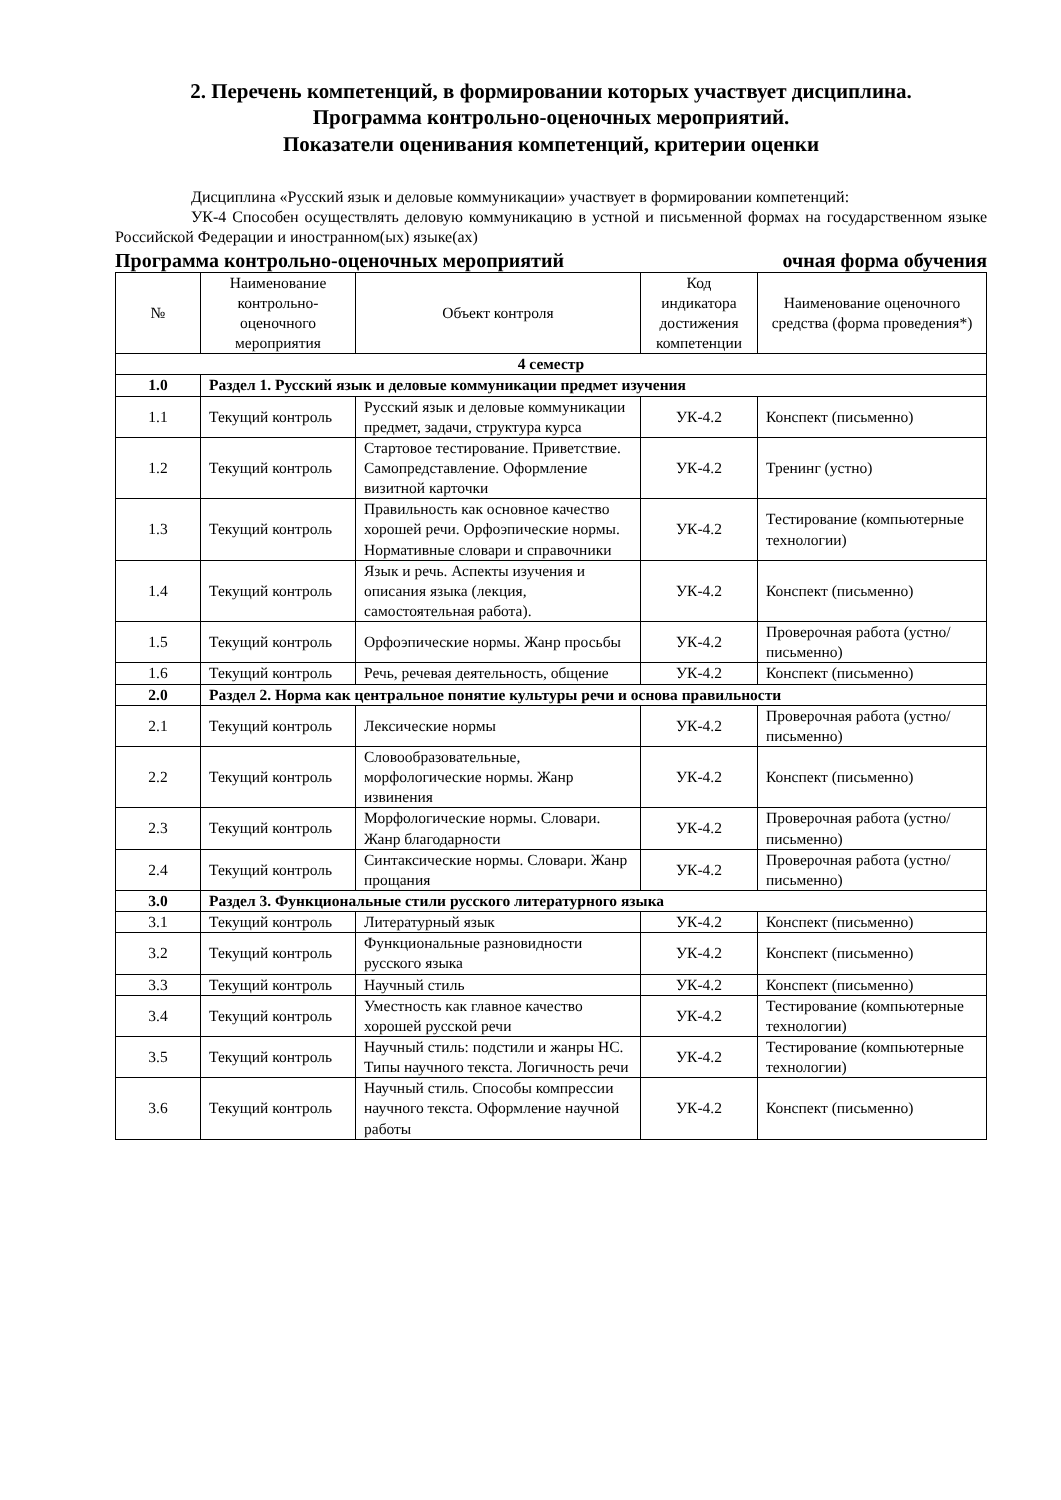2. Перечень компетенций, в формировании которых участвует дисциплина.
Программа контрольно-оценочных мероприятий.
Показатели оценивания компетенций, критерии оценки
Дисциплина «Русский язык и деловые коммуникации» участвует в формировании компетенций:
УК-4 Способен осуществлять деловую коммуникацию в устной и письменной формах на государственном языке Российской Федерации и иностранном(ых) языке(ах)
Программа контрольно-оценочных мероприятий очная форма обучения
| № | Наименование контрольно-оценочного мероприятия | Объект контроля | Код индикатора достижения компетенции | Наименование оценочного средства (форма проведения*) |
| --- | --- | --- | --- | --- |
| 4 семестр | | | | |
| 1.0 | Раздел 1. Русский язык и деловые коммуникации предмет изучения | | | |
| 1.1 | Текущий контроль | Русский язык и деловые коммуникации предмет, задачи, структура курса | УК-4.2 | Конспект (письменно) |
| 1.2 | Текущий контроль | Стартовое тестирование. Приветствие. Самопредставление. Оформление визитной карточки | УК-4.2 | Тренинг (устно) |
| 1.3 | Текущий контроль | Правильность как основное качество хорошей речи. Орфоэпические нормы. Нормативные словари и справочники | УК-4.2 | Тестирование (компьютерные технологии) |
| 1.4 | Текущий контроль | Язык и речь. Аспекты изучения и описания языка (лекция, самостоятельная работа). | УК-4.2 | Конспект (письменно) |
| 1.5 | Текущий контроль | Орфоэпические нормы. Жанр просьбы | УК-4.2 | Проверочная работа (устно/письменно) |
| 1.6 | Текущий контроль | Речь, речевая деятельность, общение | УК-4.2 | Конспект (письменно) |
| 2.0 | Раздел 2. Норма как центральное понятие культуры речи и основа правильности | | | |
| 2.1 | Текущий контроль | Лексические нормы | УК-4.2 | Проверочная работа (устно/письменно) |
| 2.2 | Текущий контроль | Словообразовательные, морфологические нормы. Жанр извинения | УК-4.2 | Конспект (письменно) |
| 2.3 | Текущий контроль | Морфологические нормы. Словари. Жанр благодарности | УК-4.2 | Проверочная работа (устно/письменно) |
| 2.4 | Текущий контроль | Синтаксические нормы. Словари. Жанр прощания | УК-4.2 | Проверочная работа (устно/письменно) |
| 3.0 | Раздел 3. Функциональные стили русского литературного языка | | | |
| 3.1 | Текущий контроль | Литературный язык | УК-4.2 | Конспект (письменно) |
| 3.2 | Текущий контроль | Функциональные разновидности русского языка | УК-4.2 | Конспект (письменно) |
| 3.3 | Текущий контроль | Научный стиль | УК-4.2 | Конспект (письменно) |
| 3.4 | Текущий контроль | Уместность как главное качество хорошей русской речи | УК-4.2 | Тестирование (компьютерные технологии) |
| 3.5 | Текущий контроль | Научный стиль: подстили и жанры НС. Типы научного текста. Логичность речи | УК-4.2 | Тестирование (компьютерные технологии) |
| 3.6 | Текущий контроль | Научный стиль. Способы компрессии научного текста. Оформление научной работы | УК-4.2 | Конспект (письменно) |